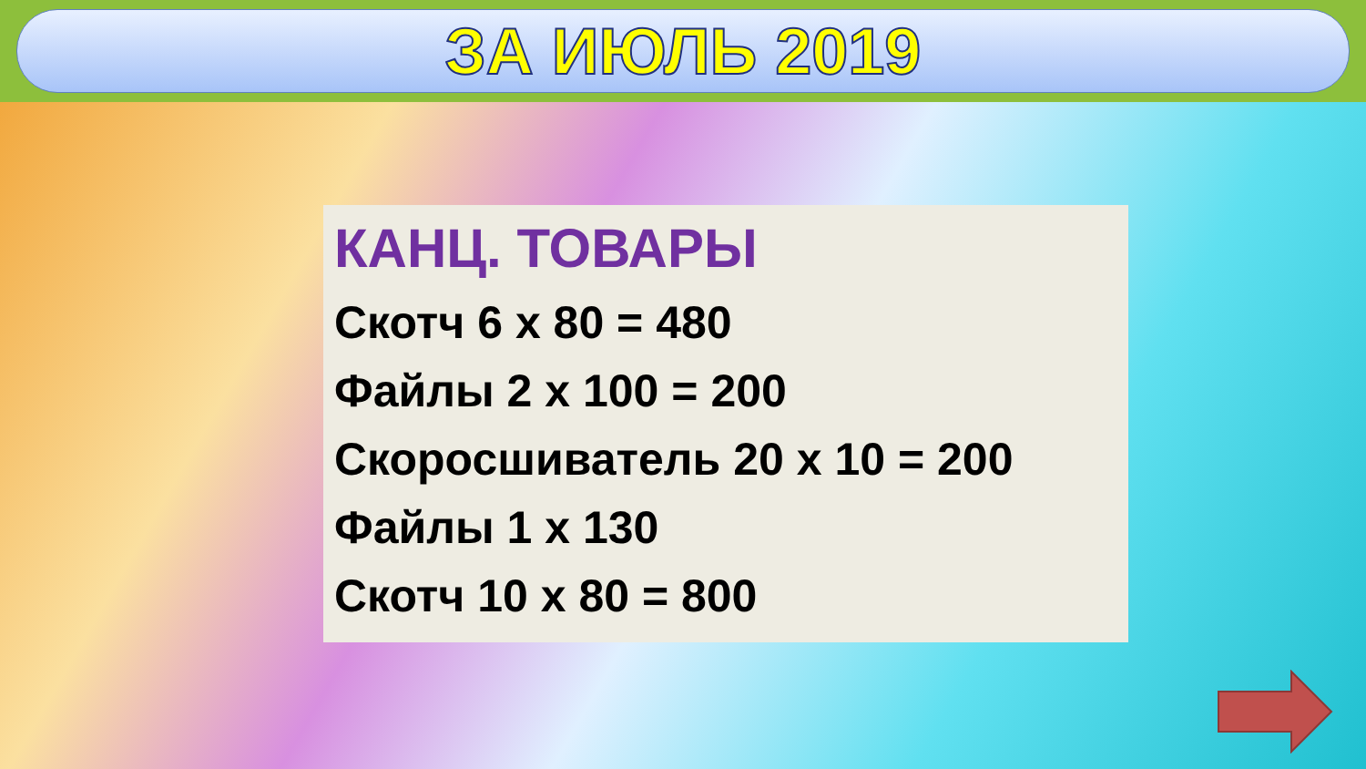ЗА ИЮЛЬ 2019
КАНЦ. ТОВАРЫ
Скотч 6 х 80 = 480
Файлы 2 х 100 = 200
Скоросшиватель 20 х 10 = 200
Файлы 1 х 130
Скотч 10 х 80 = 800